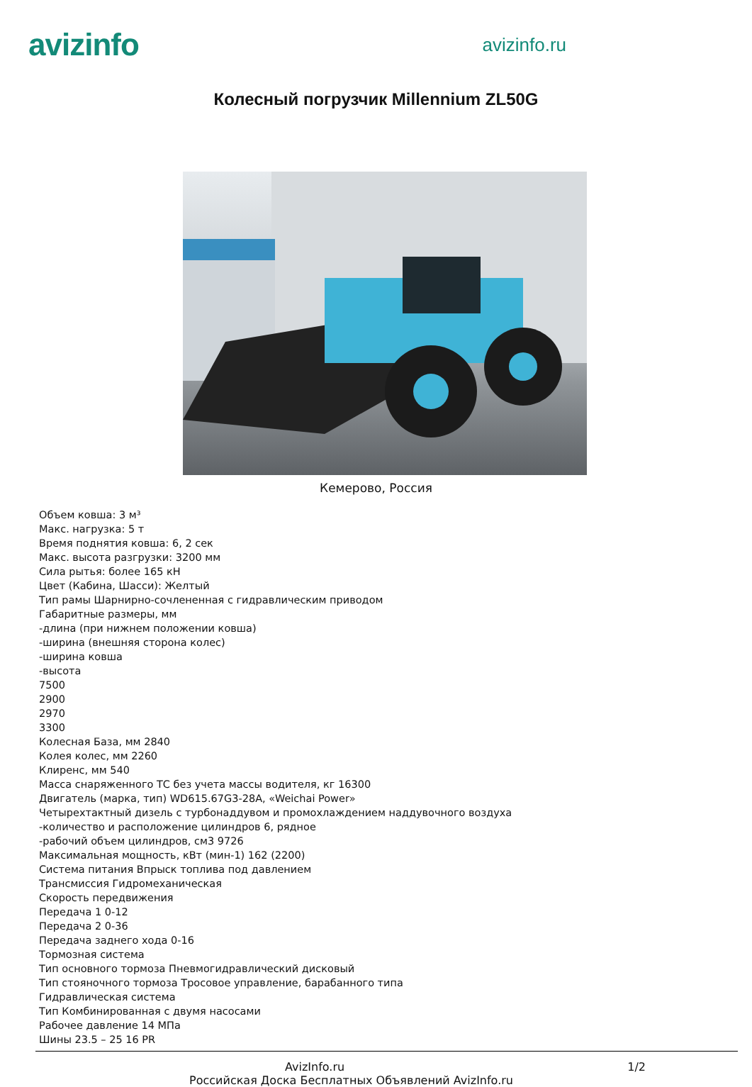avizinfo
avizinfo.ru
Колесный погрузчик Millennium ZL50G
Кемерово, Россия
Объем ковша: 3 м³
Макс. нагрузка: 5 т
Время поднятия ковша: 6, 2 сек
Макс. высота разгрузки: 3200 мм
Сила рытья: более 165 кН
Цвет (Кабина, Шасси): Желтый
Тип рамы Шарнирно-сочлененная с гидравлическим приводом
Габаритные размеры, мм
-длина (при нижнем положении ковша)
-ширина (внешняя сторона колес)
-ширина ковша
-высота
7500
2900
2970
3300
Колесная База, мм 2840
Колея колес, мм 2260
Клиренс, мм 540
Масса снаряженного ТС без учета массы водителя, кг 16300
Двигатель (марка, тип) WD615.67G3-28A, «Weichai Power»
Четырехтактный дизель с турбонаддувом и промохлаждением наддувочного воздуха
-количество и расположение цилиндров 6, рядное
-рабочий объем цилиндров, см3 9726
Максимальная мощность, кВт (мин-1) 162 (2200)
Система питания Впрыск топлива под давлением
Трансмиссия Гидромеханическая
Скорость передвижения
Передача 1 0-12
Передача 2 0-36
Передача заднего хода 0-16
Тормозная система
Тип основного тормоза Пневмогидравлический дисковый
Тип стояночного тормоза Тросовое управление, барабанного типа
Гидравлическая система
Тип Комбинированная с двумя насосами
Рабочее давление 14 МПа
Шины 23.5 – 25 16 PR
AvizInfo.ru 1/2
Российская Доска Бесплатных Объявлений AvizInfo.ru